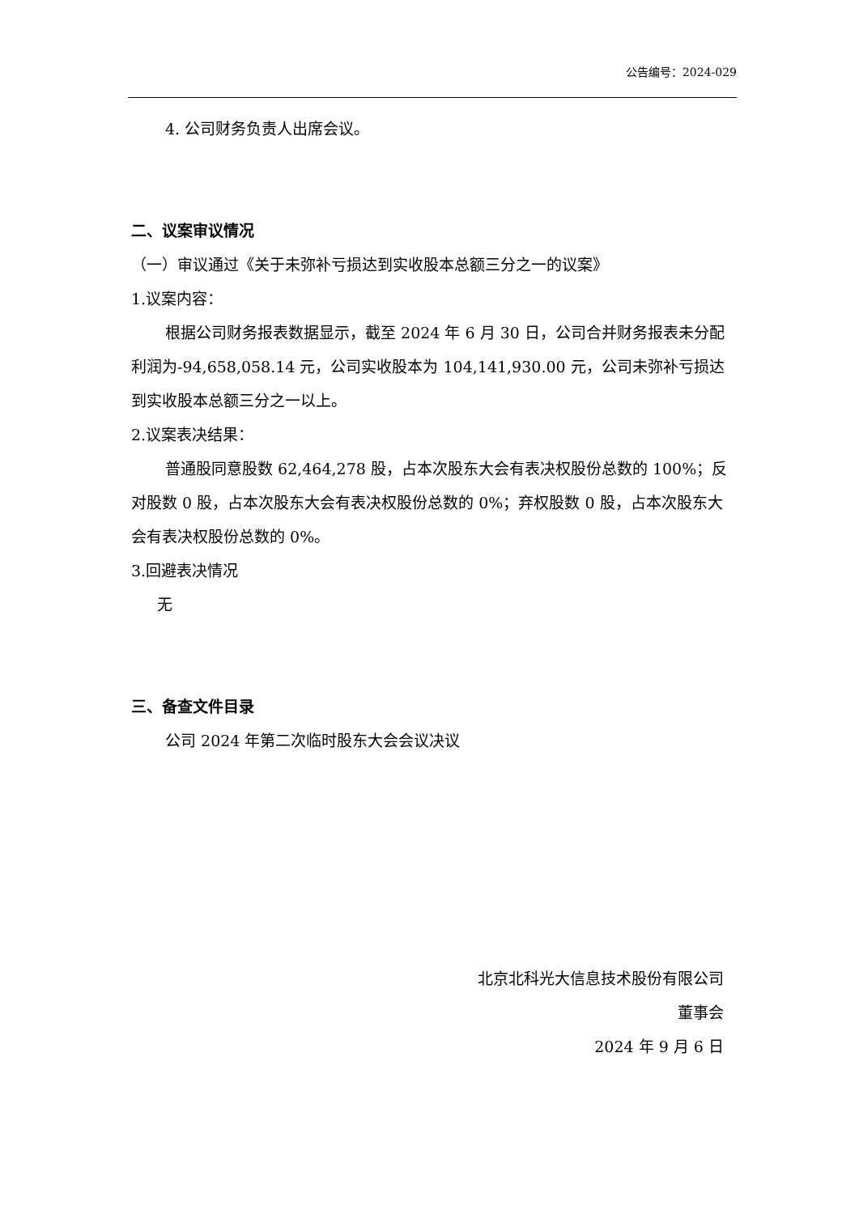公告编号：2024-029
4. 公司财务负责人出席会议。
二、议案审议情况
（一）审议通过《关于未弥补亏损达到实收股本总额三分之一的议案》
1.议案内容：
根据公司财务报表数据显示，截至 2024 年 6 月 30 日，公司合并财务报表未分配利润为-94,658,058.14 元，公司实收股本为 104,141,930.00 元，公司未弥补亏损达到实收股本总额三分之一以上。
2.议案表决结果：
普通股同意股数 62,464,278 股，占本次股东大会有表决权股份总数的 100%；反对股数 0 股，占本次股东大会有表决权股份总数的 0%；弃权股数 0 股，占本次股东大会有表决权股份总数的 0%。
3.回避表决情况
无
三、备查文件目录
公司 2024 年第二次临时股东大会会议决议
北京北科光大信息技术股份有限公司
董事会
2024 年 9 月 6 日